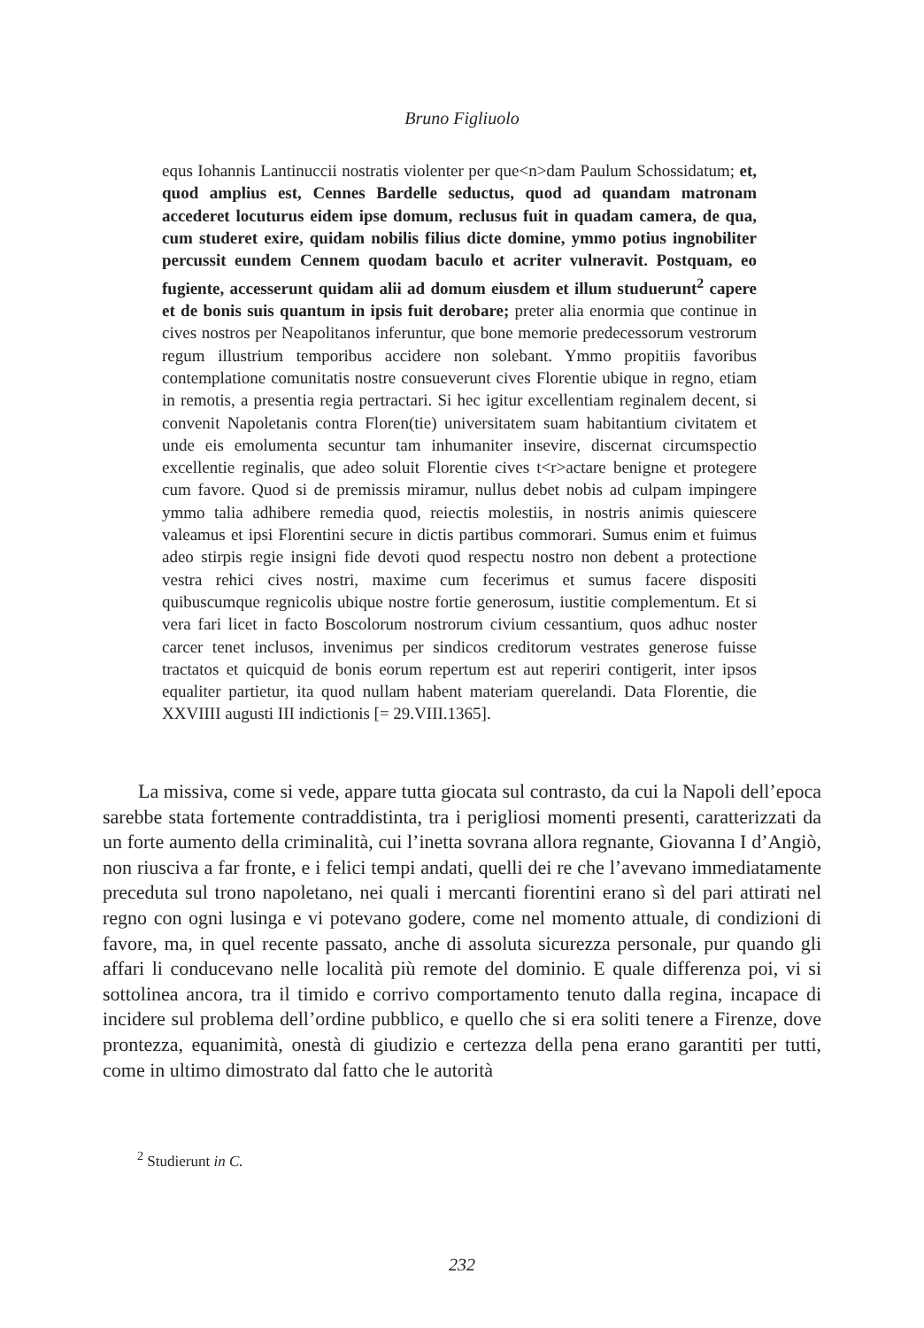Bruno Figliuolo
equs Iohannis Lantinuccii nostratis violenter per que<n>dam Paulum Schossidatum; et, quod amplius est, Cennes Bardelle seductus, quod ad quandam matronam accederet locuturus eidem ipse domum, reclusus fuit in quadam camera, de qua, cum studeret exire, quidam nobilis filius dicte domine, ymmo potius ingnobiliter percussit eundem Cennem quodam baculo et acriter vulneravit. Postquam, eo fugiente, accesserunt quidam alii ad domum eiusdem et illum studuerunt<sup>2</sup> capere et de bonis suis quantum in ipsis fuit derobare; preter alia enormia que continue in cives nostros per Neapolitanos inferuntur, que bone memorie predecessorum vestrorum regum illustrium temporibus accidere non solebant. Ymmo propitiis favoribus contemplatione comunitatis nostre consueverunt cives Florentie ubique in regno, etiam in remotis, a presentia regia pertractari. Si hec igitur excellentiam reginalem decent, si convenit Napoletanis contra Floren(tie) universitatem suam habitantium civitatem et unde eis emolumenta secuntur tam inhumaniter insevire, discernat circumspectio excellentie reginalis, que adeo soluit Florentie cives t<r>actare benigne et protegere cum favore. Quod si de premissis miramur, nullus debet nobis ad culpam impingere ymmo talia adhibere remedia quod, reiectis molestiis, in nostris animis quiescere valeamus et ipsi Florentini secure in dictis partibus commorari. Sumus enim et fuimus adeo stirpis regie insigni fide devoti quod respectu nostro non debent a protectione vestra rehici cives nostri, maxime cum fecerimus et sumus facere dispositi quibuscumque regnicolis ubique nostre fortie generosum, iustitie complementum. Et si vera fari licet in facto Boscolorum nostrorum civium cessantium, quos adhuc noster carcer tenet inclusos, invenimus per sindicos creditorum vestrates generose fuisse tractatos et quicquid de bonis eorum repertum est aut reperiri contigerit, inter ipsos equaliter partietur, ita quod nullam habent materiam querelandi. Data Florentie, die XXVIIII augusti III indictionis [= 29.VIII.1365].
La missiva, come si vede, appare tutta giocata sul contrasto, da cui la Napoli dell’epoca sarebbe stata fortemente contraddistinta, tra i perigliosi momenti presenti, caratterizzati da un forte aumento della criminalità, cui l’inetta sovrana allora regnante, Giovanna I d’Angiò, non riusciva a far fronte, e i felici tempi andati, quelli dei re che l’avevano immediatamente preceduta sul trono napoletano, nei quali i mercanti fiorentini erano sì del pari attirati nel regno con ogni lusinga e vi potevano godere, come nel momento attuale, di condizioni di favore, ma, in quel recente passato, anche di assoluta sicurezza personale, pur quando gli affari li conducevano nelle località più remote del dominio. E quale differenza poi, vi si sottolinea ancora, tra il timido e corrivo comportamento tenuto dalla regina, incapace di incidere sul problema dell’ordine pubblico, e quello che si era soliti tenere a Firenze, dove prontezza, equanimità, onestà di giudizio e certezza della pena erano garantiti per tutti, come in ultimo dimostrato dal fatto che le autorità
<sup>2</sup> Studierunt in C.
232